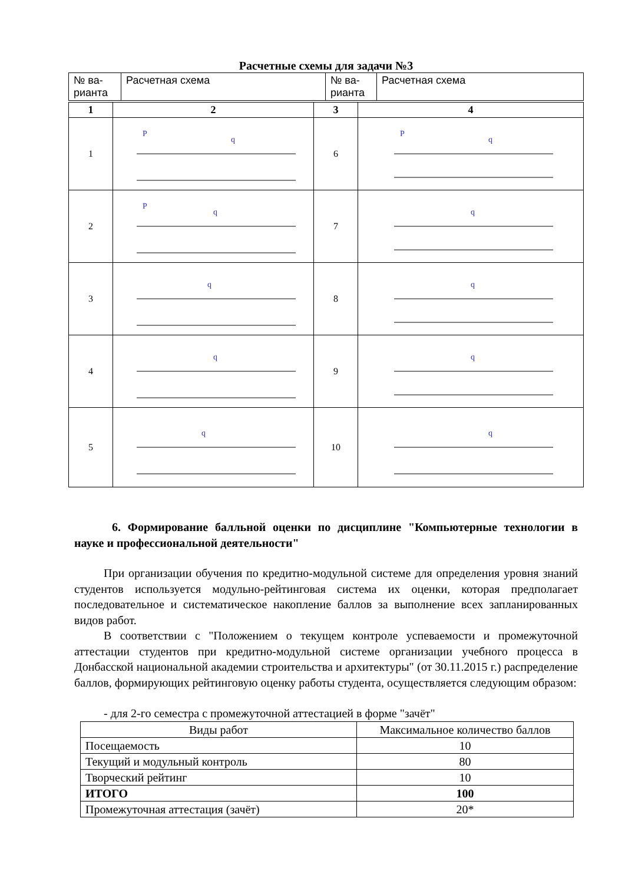Расчетные схемы для задачи №3
| № ва- рианта | Расчетная схема | № ва- рианта | Расчетная схема |
| 1 | 2 | 3 | 4 |
| --- | --- | --- | --- |
| 1 | P q | 6 | P q |
| 2 | P q | 7 | q |
| 3 | q | 8 | q |
| 4 | q | 9 | q |
| 5 | q | 10 | q |
6. Формирование балльной оценки по дисциплине "Компьютерные технологии в науке и профессиональной деятельности"
При организации обучения по кредитно-модульной системе для определения уровня знаний студентов используется модульно-рейтинговая система их оценки, которая предполагает последовательное и систематическое накопление баллов за выполнение всех запланированных видов работ.
В соответствии с "Положением о текущем контроле успеваемости и промежуточной аттестации студентов при кредитно-модульной системе организации учебного процесса в Донбасской национальной академии строительства и архитектуры" (от 30.11.2015 г.) распределение баллов, формирующих рейтинговую оценку работы студента, осуществляется следующим образом:
- для 2-го семестра с промежуточной аттестацией в форме "зачёт"
| Виды работ | Максимальное количество баллов |
| Посещаемость | 10 |
| Текущий и модульный контроль | 80 |
| Творческий рейтинг | 10 |
| ИТОГО | 100 |
| Промежуточная аттестация (зачёт) | 20* |